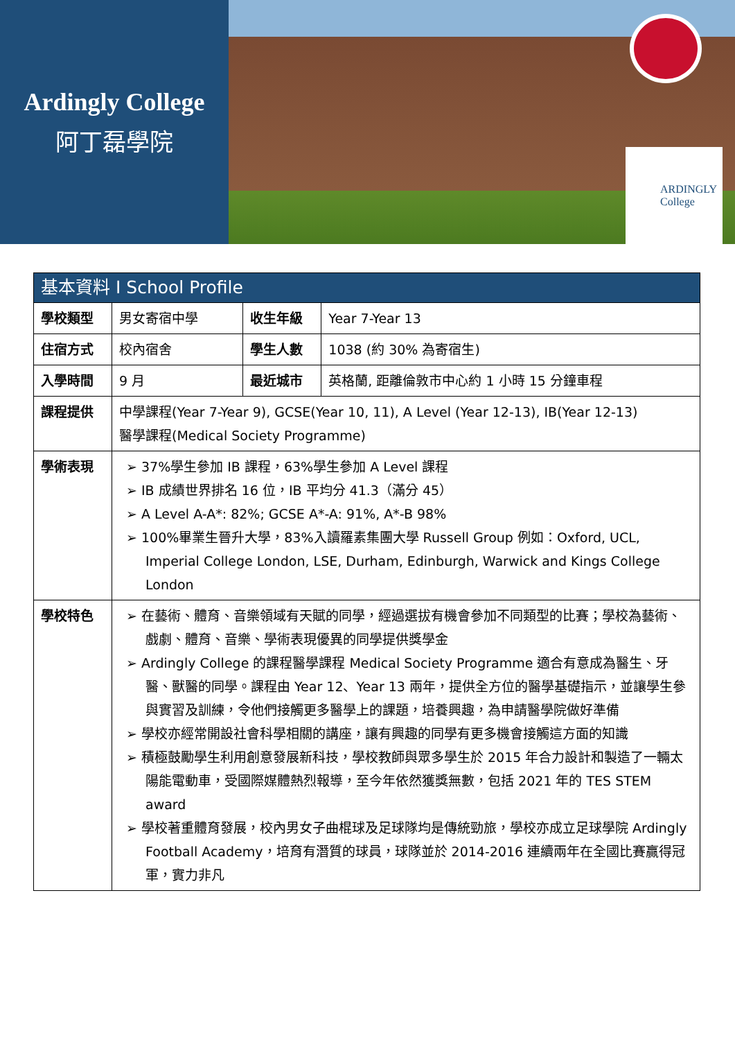Ardingly College
阿丁磊學院
ARDINGLY
College
| 基本資料 I School Profile | | | |
| --- | --- | --- | --- |
| 學校類型 | 男女寄宿中學 | 收生年級 | Year 7-Year 13 |
| 住宿方式 | 校內宿舍 | 學生人數 | 1038 (約 30% 為寄宿生) |
| 入學時間 | 9 月 | 最近城市 | 英格蘭, 距離倫敦市中心約 1 小時 15 分鐘車程 |
| 課程提供 | 中學課程(Year 7-Year 9), GCSE(Year 10, 11), A Level (Year 12-13), IB(Year 12-13) 醫學課程(Medical Society Programme) | | |
| 學術表現 | ➢ 37%學生參加 IB 課程，63%學生參加 A Level 課程 ➢ IB 成績世界排名 16 位，IB 平均分 41.3（滿分 45） ➢ A Level A-A*: 82%; GCSE A*-A: 91%, A*-B 98% ➢ 100%畢業生晉升大學，83%入讀羅素集團大學 Russell Group 例如：Oxford, UCL, Imperial College London, LSE, Durham, Edinburgh, Warwick and Kings College London | | |
| 學校特色 | ➢ 在藝術、體育、音樂領域有天賦的同學，經過選拔有機會參加不同類型的比賽；學校為藝術、戲劇、體育、音樂、學術表現優異的同學提供獎學金 ➢ Ardingly College 的課程醫學課程 Medical Society Programme 適合有意成為醫生、牙醫、獸醫的同學。課程由 Year 12、Year 13 兩年，提供全方位的醫學基礎指示，並讓學生參與實習及訓練，令他們接觸更多醫學上的課題，培養興趣，為申請醫學院做好準備 ➢ 學校亦經常開設社會科學相關的講座，讓有興趣的同學有更多機會接觸這方面的知識 ➢ 積極鼓勵學生利用創意發展新科技，學校教師與眾多學生於 2015 年合力設計和製造了一輛太陽能電動車，受國際媒體熱烈報導，至今年依然獲獎無數，包括 2021 年的 TES STEM award ➢ 學校著重體育發展，校內男女子曲棍球及足球隊均是傳統勁旅，學校亦成立足球學院 Ardingly Football Academy，培育有潛質的球員，球隊並於 2014-2016 連續兩年在全國比賽贏得冠軍，實力非凡 | | |